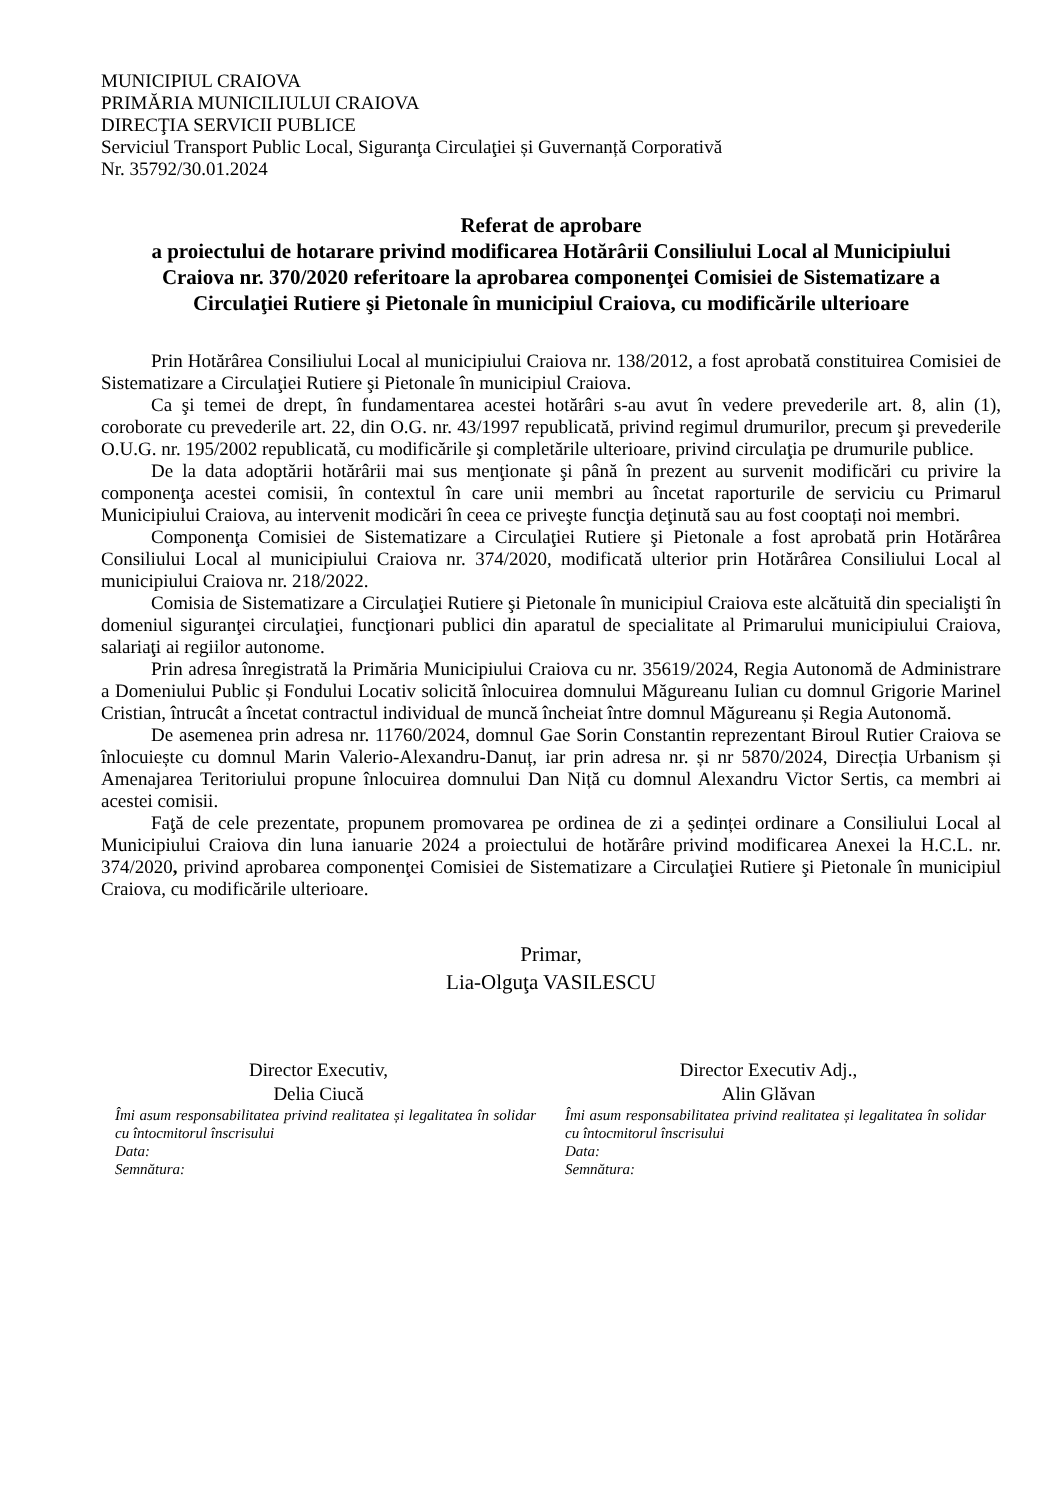MUNICIPIUL CRAIOVA
PRIMĂRIA MUNICILIULUI CRAIOVA
DIRECŢIA SERVICII PUBLICE
Serviciul Transport Public Local, Siguranţa Circulaţiei și Guvernanță Corporativă
Nr. 35792/30.01.2024
Referat de aprobare
a proiectului de hotarare privind modificarea Hotărârii Consiliului Local al Municipiului Craiova nr. 370/2020 referitoare la aprobarea componenţei Comisiei de Sistematizare a Circulaţiei Rutiere şi Pietonale în municipiul Craiova, cu modificările ulterioare
Prin Hotărârea Consiliului Local al municipiului Craiova nr. 138/2012, a fost aprobată constituirea Comisiei de Sistematizare a Circulaţiei Rutiere şi Pietonale în municipiul Craiova.
Ca şi temei de drept, în fundamentarea acestei hotărâri s-au avut în vedere prevederile art. 8, alin (1), coroborate cu prevederile art. 22, din O.G. nr. 43/1997 republicată, privind regimul drumurilor, precum şi prevederile O.U.G. nr. 195/2002 republicată, cu modificările şi completările ulterioare, privind circulaţia pe drumurile publice.
De la data adoptării hotărârii mai sus menţionate şi până în prezent au survenit modificări cu privire la componenţa acestei comisii, în contextul în care unii membri au încetat raporturile de serviciu cu Primarul Municipiului Craiova, au intervenit modicări în ceea ce priveşte funcţia deţinută sau au fost cooptați noi membri.
Componenţa Comisiei de Sistematizare a Circulaţiei Rutiere şi Pietonale a fost aprobată prin Hotărârea Consiliului Local al municipiului Craiova nr. 374/2020, modificată ulterior prin Hotărârea Consiliului Local al municipiului Craiova nr. 218/2022.
Comisia de Sistematizare a Circulaţiei Rutiere şi Pietonale în municipiul Craiova este alcătuită din specialişti în domeniul siguranţei circulaţiei, funcţionari publici din aparatul de specialitate al Primarului municipiului Craiova, salariaţi ai regiilor autonome.
Prin adresa înregistrată la Primăria Municipiului Craiova cu nr. 35619/2024, Regia Autonomă de Administrare a Domeniului Public și Fondului Locativ solicită înlocuirea domnului Măgureanu Iulian cu domnul Grigorie Marinel Cristian, întrucât a încetat contractul individual de muncă încheiat între domnul Măgureanu și Regia Autonomă.
De asemenea prin adresa nr. 11760/2024, domnul Gae Sorin Constantin reprezentant Biroul Rutier Craiova se înlocuiește cu domnul Marin Valerio-Alexandru-Danuț, iar prin adresa nr. și nr 5870/2024, Direcția Urbanism și Amenajarea Teritoriului propune înlocuirea domnului Dan Niță cu domnul Alexandru Victor Sertis, ca membri ai acestei comisii.
Faţă de cele prezentate, propunem promovarea pe ordinea de zi a ședinței ordinare a Consiliului Local al Municipiului Craiova din luna ianuarie 2024 a proiectului de hotărâre privind modificarea Anexei la H.C.L. nr. 374/2020, privind aprobarea componenţei Comisiei de Sistematizare a Circulaţiei Rutiere şi Pietonale în municipiul Craiova, cu modificările ulterioare.
Primar,
Lia-Olguţa VASILESCU
Director Executiv,
Delia Ciucă
Îmi asum responsabilitatea privind realitatea și legalitatea în solidar cu întocmitorul înscrisului
Data:
Semnătura:
Director Executiv Adj.,
Alin Glăvan
Îmi asum responsabilitatea privind realitatea și legalitatea în solidar cu întocmitorul înscrisului
Data:
Semnătura: